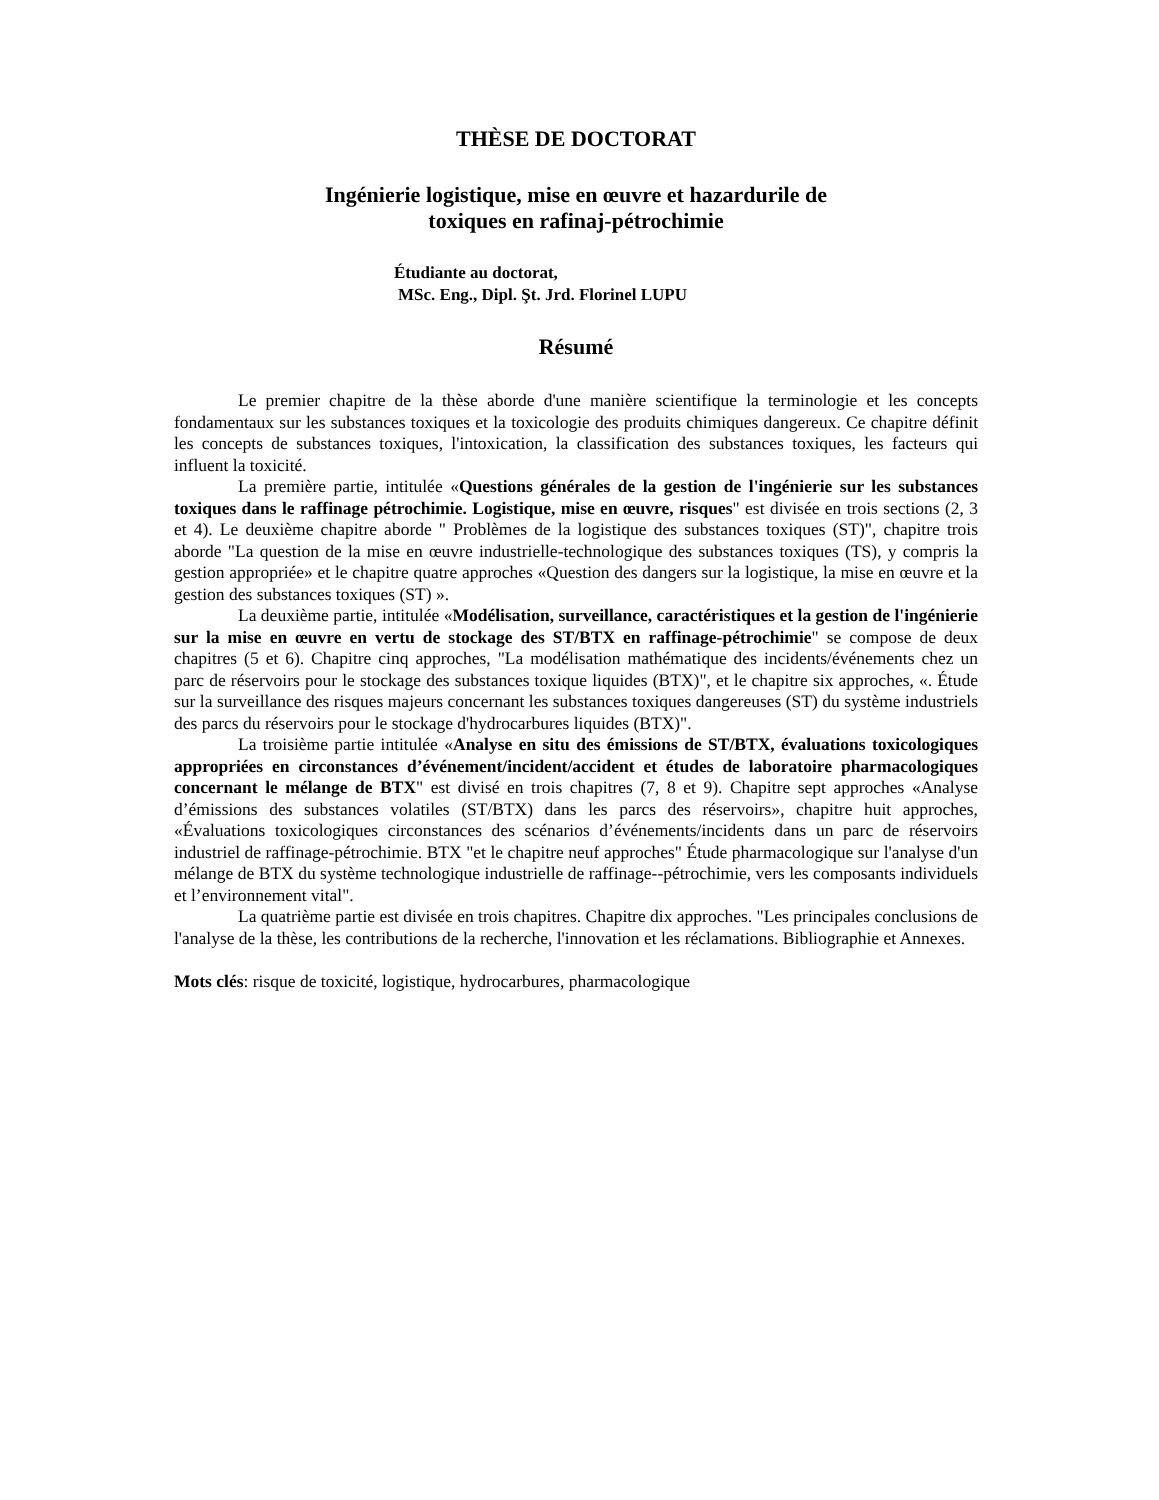THÈSE DE DOCTORAT
Ingénierie logistique, mise en œuvre et hazardurile de
toxiques en rafinaj-pétrochimie
Étudiante au doctorat,
MSc. Eng., Dipl. Şt. Jrd. Florinel LUPU
Résumé
Le premier chapitre de la thèse aborde d'une manière scientifique la terminologie et les concepts fondamentaux sur les substances toxiques et la toxicologie des produits chimiques dangereux. Ce chapitre définit les concepts de substances toxiques, l'intoxication, la classification des substances toxiques, les facteurs qui influent la toxicité.
La première partie, intitulée «Questions générales de la gestion de l'ingénierie sur les substances toxiques dans le raffinage pétrochimie. Logistique, mise en œuvre, risques" est divisée en trois sections (2, 3 et 4). Le deuxième chapitre aborde " Problèmes de la logistique des substances toxiques (ST)", chapitre trois aborde "La question de la mise en œuvre industrielle-technologique des substances toxiques (TS), y compris la gestion appropriée» et le chapitre quatre approches «Question des dangers sur la logistique, la mise en œuvre et la gestion des substances toxiques (ST) ».
La deuxième partie, intitulée «Modélisation, surveillance, caractéristiques et la gestion de l'ingénierie sur la mise en œuvre en vertu de stockage des ST/BTX en raffinage-pétrochimie" se compose de deux chapitres (5 et 6). Chapitre cinq approches, "La modélisation mathématique des incidents/événements chez un parc de réservoirs pour le stockage des substances toxique liquides (BTX)", et le chapitre six approches, «. Étude sur la surveillance des risques majeurs concernant les substances toxiques dangereuses (ST) du système industriels des parcs du réservoirs pour le stockage d'hydrocarbures liquides (BTX)".
La troisième partie intitulée «Analyse en situ des émissions de ST/BTX, évaluations toxicologiques appropriées en circonstances d’événement/incident/accident et études de laboratoire pharmacologiques concernant le mélange de BTX" est divisé en trois chapitres (7, 8 et 9). Chapitre sept approches «Analyse d’émissions des substances volatiles (ST/BTX) dans les parcs des réservoirs», chapitre huit approches, «Évaluations toxicologiques circonstances des scénarios d’événements/incidents dans un parc de réservoirs industriel de raffinage-pétrochimie. BTX "et le chapitre neuf approches" Étude pharmacologique sur l'analyse d'un mélange de BTX du système technologique industrielle de raffinage--pétrochimie, vers les composants individuels et l’environnement vital".
La quatrième partie est divisée en trois chapitres. Chapitre dix approches. "Les principales conclusions de l'analyse de la thèse, les contributions de la recherche, l'innovation et les réclamations. Bibliographie et Annexes.
Mots clés: risque de toxicité, logistique, hydrocarbures, pharmacologique